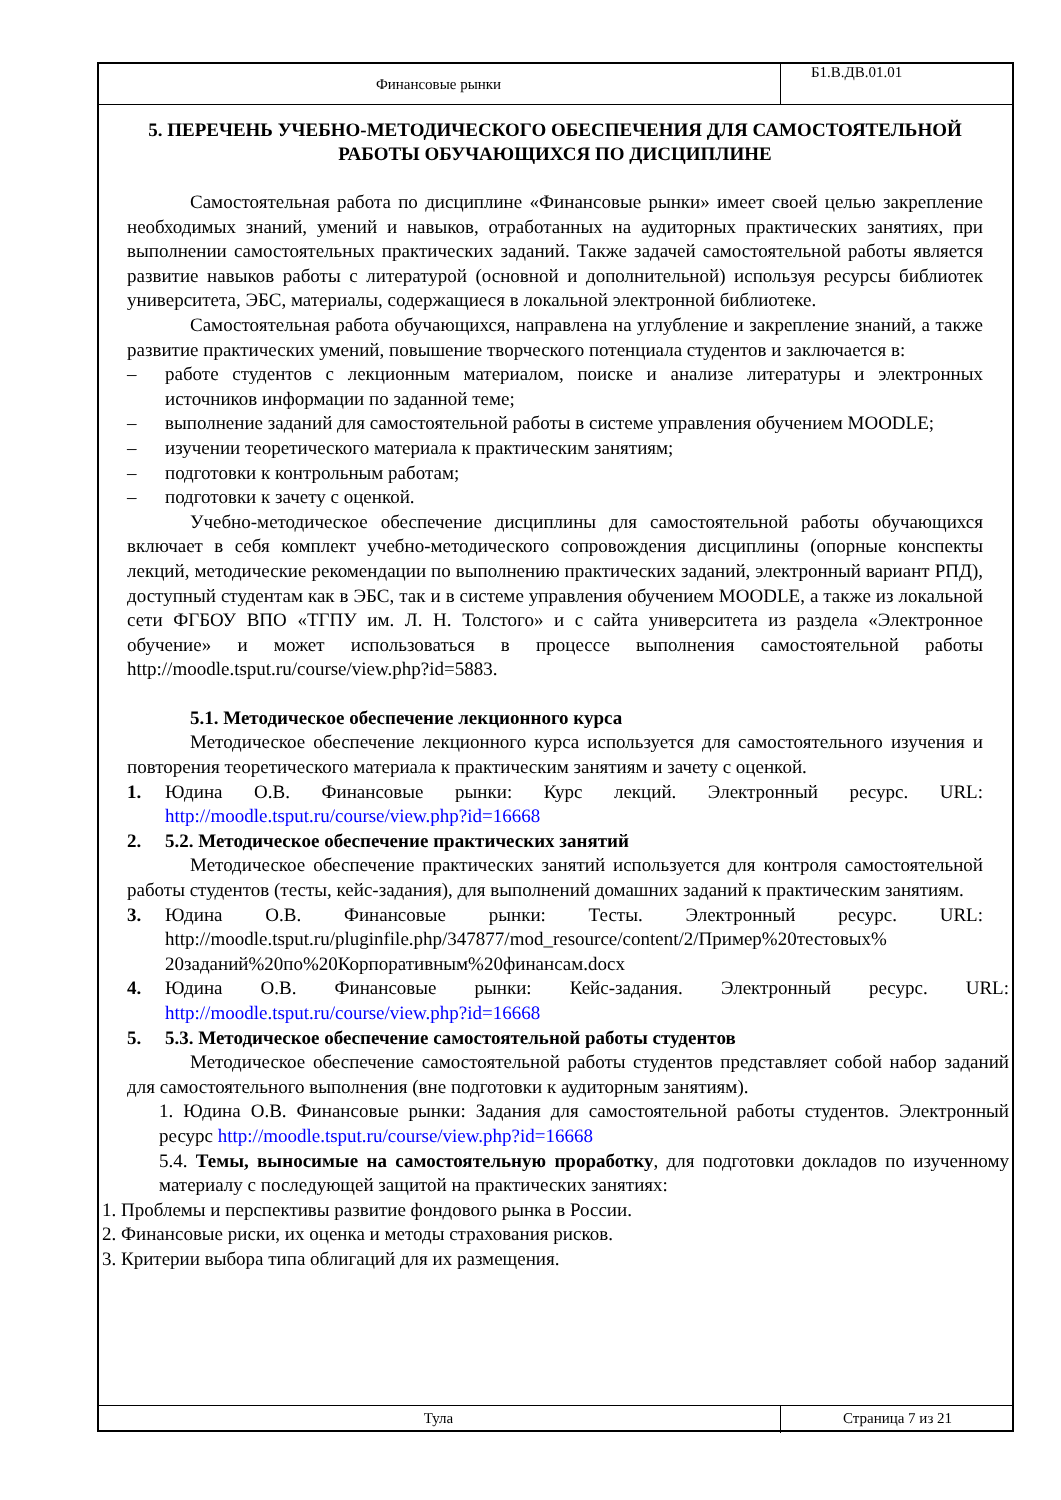Финансовые рынки
Б1.В.ДВ.01.01
5. ПЕРЕЧЕНЬ УЧЕБНО-МЕТОДИЧЕСКОГО ОБЕСПЕЧЕНИЯ ДЛЯ САМОСТОЯТЕЛЬНОЙ РАБОТЫ ОБУЧАЮЩИХСЯ ПО ДИСЦИПЛИНЕ
Самостоятельная работа по дисциплине «Финансовые рынки» имеет своей целью закрепление необходимых знаний, умений и навыков, отработанных на аудиторных практических занятиях, при выполнении самостоятельных практических заданий. Также задачей самостоятельной работы является развитие навыков работы с литературой (основной и дополнительной) используя ресурсы библиотек университета, ЭБС, материалы, содержащиеся в локальной электронной библиотеке.
Самостоятельная работа обучающихся, направлена на углубление и закрепление знаний, а также развитие практических умений, повышение творческого потенциала студентов и заключается в:
– работе студентов с лекционным материалом, поиске и анализе литературы и электронных источников информации по заданной теме;
– выполнение заданий для самостоятельной работы в системе управления обучением MOODLE;
– изучении теоретического материала к практическим занятиям;
– подготовки к контрольным работам;
– подготовки к зачету с оценкой.
Учебно-методическое обеспечение дисциплины для самостоятельной работы обучающихся включает в себя комплект учебно-методического сопровождения дисциплины (опорные конспекты лекций, методические рекомендации по выполнению практических заданий, электронный вариант РПД), доступный студентам как в ЭБС, так и в системе управления обучением MOODLE, а также из локальной сети ФГБОУ ВПО «ТГПУ им. Л. Н. Толстого» и с сайта университета из раздела «Электронное обучение» и может использоваться в процессе выполнения самостоятельной работы http://moodle.tsput.ru/course/view.php?id=5883.
5.1. Методическое обеспечение лекционного курса
Методическое обеспечение лекционного курса используется для самостоятельного изучения и повторения теоретического материала к практическим занятиям и зачету с оценкой.
1. Юдина О.В. Финансовые рынки: Курс лекций. Электронный ресурс. URL: http://moodle.tsput.ru/course/view.php?id=16668
2. 5.2. Методическое обеспечение практических занятий
Методическое обеспечение практических занятий используется для контроля самостоятельной работы студентов (тесты, кейс-задания), для выполнений домашних заданий к практическим занятиям.
3. Юдина О.В. Финансовые рынки: Тесты. Электронный ресурс. URL: http://moodle.tsput.ru/pluginfile.php/347877/mod_resource/content/2/Пример%20тестовых% 20заданий%20по%20Корпоративным%20финансам.docx
4. Юдина О.В. Финансовые рынки: Кейс-задания. Электронный ресурс. URL: http://moodle.tsput.ru/course/view.php?id=16668
5. 5.3. Методическое обеспечение самостоятельной работы студентов
Методическое обеспечение самостоятельной работы студентов представляет собой набор заданий для самостоятельного выполнения (вне подготовки к аудиторным занятиям).
1. Юдина О.В. Финансовые рынки: Задания для самостоятельной работы студентов. Электронный ресурс http://moodle.tsput.ru/course/view.php?id=16668
5.4. Темы, выносимые на самостоятельную проработку, для подготовки докладов по изученному материалу с последующей защитой на практических занятиях:
1. Проблемы и перспективы развитие фондового рынка в России.
2. Финансовые риски, их оценка и методы страхования рисков.
3. Критерии выбора типа облигаций для их размещения.
Тула Страница 7 из 21